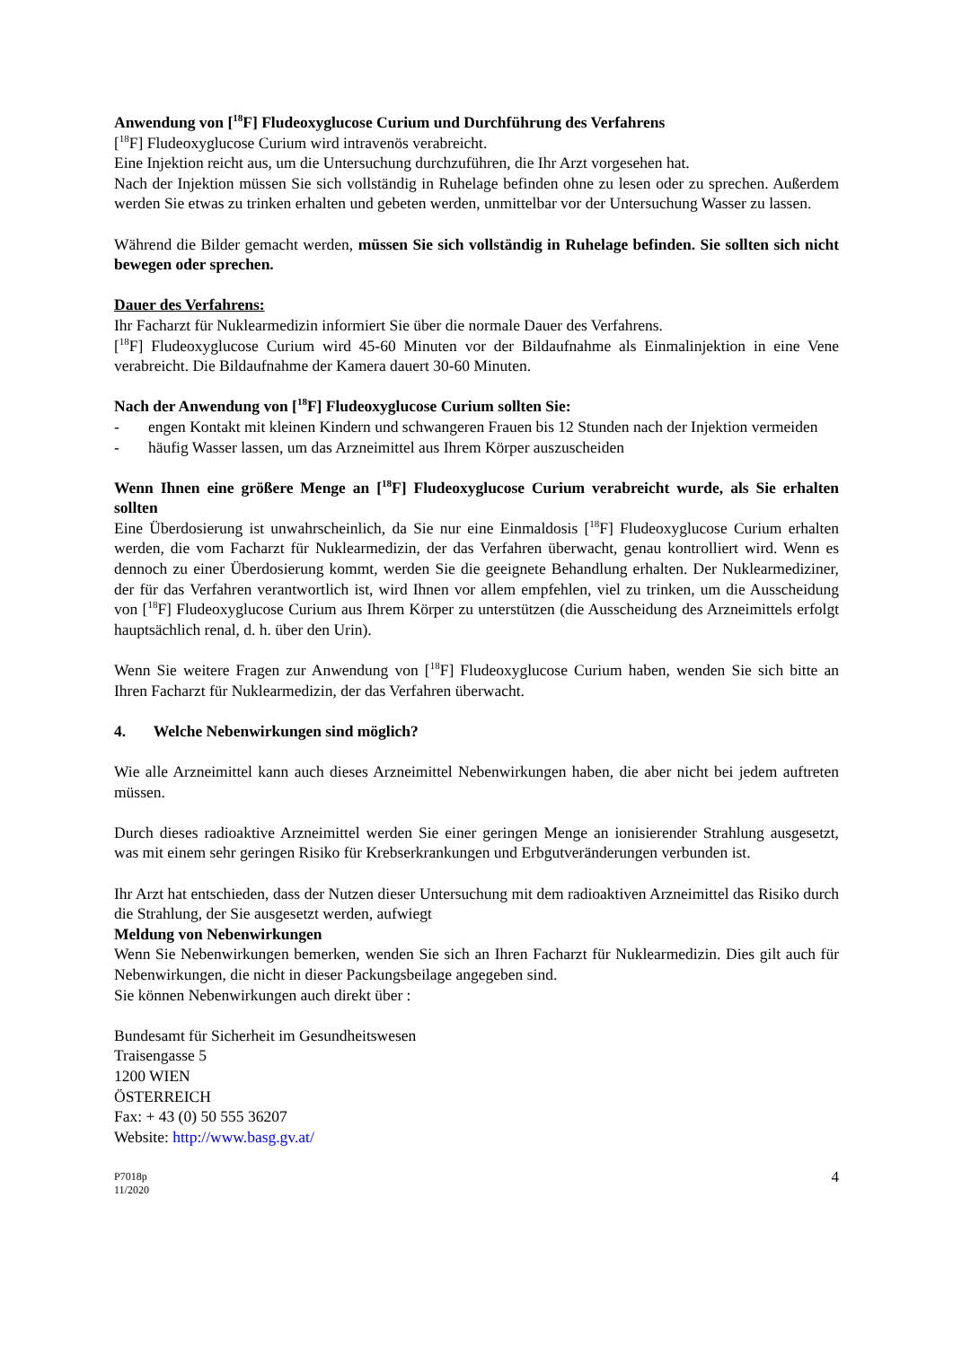Anwendung von [<sup>18</sup>F] Fludeoxyglucose Curium und Durchführung des Verfahrens
[<sup>18</sup>F] Fludeoxyglucose Curium wird intravenös verabreicht.
Eine Injektion reicht aus, um die Untersuchung durchzuführen, die Ihr Arzt vorgesehen hat.
Nach der Injektion müssen Sie sich vollständig in Ruhelage befinden ohne zu lesen oder zu sprechen. Außerdem werden Sie etwas zu trinken erhalten und gebeten werden, unmittelbar vor der Untersuchung Wasser zu lassen.
Während die Bilder gemacht werden, müssen Sie sich vollständig in Ruhelage befinden. Sie sollten sich nicht bewegen oder sprechen.
Dauer des Verfahrens:
Ihr Facharzt für Nuklearmedizin informiert Sie über die normale Dauer des Verfahrens.
[<sup>18</sup>F] Fludeoxyglucose Curium wird 45-60 Minuten vor der Bildaufnahme als Einmalinjektion in eine Vene verabreicht. Die Bildaufnahme der Kamera dauert 30-60 Minuten.
Nach der Anwendung von [<sup>18</sup>F] Fludeoxyglucose Curium sollten Sie:
- engen Kontakt mit kleinen Kindern und schwangeren Frauen bis 12 Stunden nach der Injektion vermeiden
- häufig Wasser lassen, um das Arzneimittel aus Ihrem Körper auszuscheiden
Wenn Ihnen eine größere Menge an [<sup>18</sup>F] Fludeoxyglucose Curium verabreicht wurde, als Sie erhalten sollten
Eine Überdosierung ist unwahrscheinlich, da Sie nur eine Einmaldosis [<sup>18</sup>F] Fludeoxyglucose Curium erhalten werden, die vom Facharzt für Nuklearmedizin, der das Verfahren überwacht, genau kontrolliert wird. Wenn es dennoch zu einer Überdosierung kommt, werden Sie die geeignete Behandlung erhalten. Der Nuklearmediziner, der für das Verfahren verantwortlich ist, wird Ihnen vor allem empfehlen, viel zu trinken, um die Ausscheidung von [<sup>18</sup>F] Fludeoxyglucose Curium aus Ihrem Körper zu unterstützen (die Ausscheidung des Arzneimittels erfolgt hauptsächlich renal, d. h. über den Urin).
Wenn Sie weitere Fragen zur Anwendung von [<sup>18</sup>F] Fludeoxyglucose Curium haben, wenden Sie sich bitte an Ihren Facharzt für Nuklearmedizin, der das Verfahren überwacht.
4. Welche Nebenwirkungen sind möglich?
Wie alle Arzneimittel kann auch dieses Arzneimittel Nebenwirkungen haben, die aber nicht bei jedem auftreten müssen.
Durch dieses radioaktive Arzneimittel werden Sie einer geringen Menge an ionisierender Strahlung ausgesetzt, was mit einem sehr geringen Risiko für Krebserkrankungen und Erbgutveränderungen verbunden ist.
Ihr Arzt hat entschieden, dass der Nutzen dieser Untersuchung mit dem radioaktiven Arzneimittel das Risiko durch die Strahlung, der Sie ausgesetzt werden, aufwiegt
Meldung von Nebenwirkungen
Wenn Sie Nebenwirkungen bemerken, wenden Sie sich an Ihren Facharzt für Nuklearmedizin. Dies gilt auch für Nebenwirkungen, die nicht in dieser Packungsbeilage angegeben sind.
Sie können Nebenwirkungen auch direkt über :
Bundesamt für Sicherheit im Gesundheitswesen
Traisengasse 5
1200 WIEN
ÖSTERREICH
Fax: + 43 (0) 50 555 36207
Website: http://www.basg.gv.at/
P7018p
11/2020
4